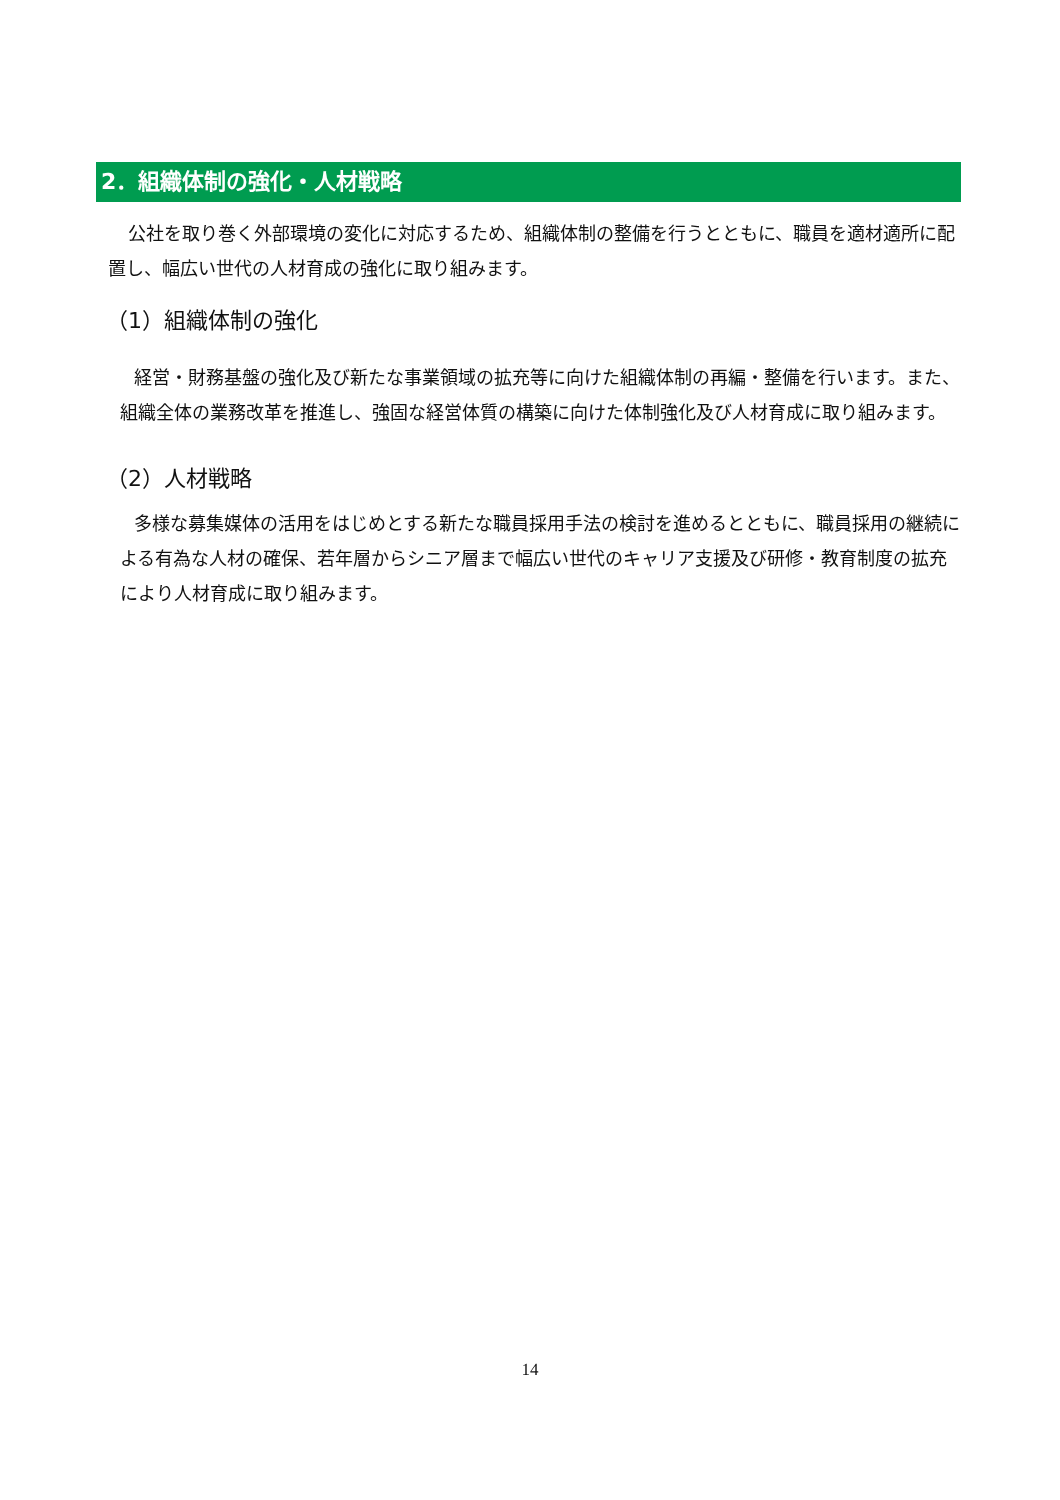2．組織体制の強化・人材戦略
公社を取り巻く外部環境の変化に対応するため、組織体制の整備を行うとともに、職員を適材適所に配置し、幅広い世代の人材育成の強化に取り組みます。
（1）組織体制の強化
経営・財務基盤の強化及び新たな事業領域の拡充等に向けた組織体制の再編・整備を行います。また、組織全体の業務改革を推進し、強固な経営体質の構築に向けた体制強化及び人材育成に取り組みます。
（2）人材戦略
多様な募集媒体の活用をはじめとする新たな職員採用手法の検討を進めるとともに、職員採用の継続による有為な人材の確保、若年層からシニア層まで幅広い世代のキャリア支援及び研修・教育制度の拡充により人材育成に取り組みます。
14